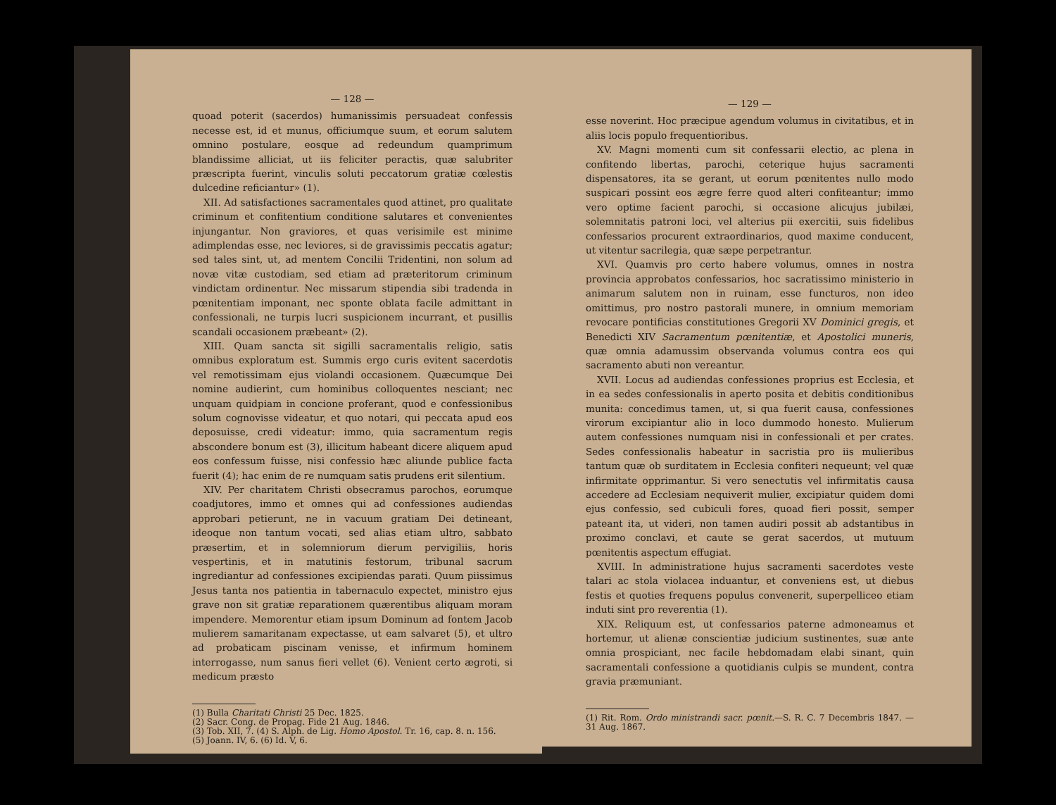— 128 —
quoad poterit (sacerdos) humanissimis persuadeat confessis necesse est, id et munus, officiumque suum, et eorum salutem omnino postulare, eosque ad redeundum quamprimum blandissime alliciat, ut iis feliciter peractis, quæ salubriter præscripta fuerint, vinculis soluti peccatorum gratiæ cœlestis dulcedine reficiantur» (1).
XII. Ad satisfactiones sacramentales quod attinet, pro qualitate criminum et confitentium conditione salutares et convenientes injungantur. Non graviores, et quas verisimile est minime adimplendas esse, nec leviores, si de gravissimis peccatis agatur; sed tales sint, ut, ad mentem Concilii Tridentini, non solum ad novæ vitæ custodiam, sed etiam ad præteritorum criminum vindictam ordinentur. Nec missarum stipendia sibi tradenda in pœnitentiam imponant, nec sponte oblata facile admittant in confessionali, ne turpis lucri suspicionem incurrant, et pusillis scandali occasionem præbeant» (2).
XIII. Quam sancta sit sigilli sacramentalis religio, satis omnibus exploratum est. Summis ergo curis evitent sacerdotis vel remotissimam ejus violandi occasionem. Quæcumque Dei nomine audierint, cum hominibus colloquentes nesciant; nec unquam quidpiam in concione proferant, quod e confessionibus solum cognovisse videatur, et quo notari, qui peccata apud eos deposuisse, credi videatur: immo, quia sacramentum regis abscondere bonum est (3), illicitum habeant dicere aliquem apud eos confessum fuisse, nisi confessio hæc aliunde publice facta fuerit (4); hac enim de re numquam satis prudens erit silentium.
XIV. Per charitatem Christi obsecramus parochos, eorumque coadjutores, immo et omnes qui ad confessiones audiendas approbari petierunt, ne in vacuum gratiam Dei detineant, ideoque non tantum vocati, sed alias etiam ultro, sabbato præsertim, et in solemniorum dierum pervigiliis, horis vespertinis, et in matutinis festorum, tribunal sacrum ingrediantur ad confessiones excipiendas parati. Quum piissimus Jesus tanta nos patientia in tabernaculo expectet, ministro ejus grave non sit gratiæ reparationem quærentibus aliquam moram impendere. Memorentur etiam ipsum Dominum ad fontem Jacob mulierem samaritanam expectasse, ut eam salvaret (5), et ultro ad probaticam piscinam venisse, et infirmum hominem interrogasse, num sanus fieri vellet (6). Venient certo ægroti, si medicum præsto
(1) Bulla Charitati Christi 25 Dec. 1825.
(2) Sacr. Cong. de Propag. Fide 21 Aug. 1846.
(3) Tob. XII, 7. (4) S. Alph. de Lig. Homo Apostol. Tr. 16, cap. 8. n. 156.
(5) Joann. IV, 6. (6) Id. V, 6.
— 129 —
esse noverint. Hoc præcipue agendum volumus in civitatibus, et in aliis locis populo frequentioribus.
XV. Magni momenti cum sit confessarii electio, ac plena in confitendo libertas, parochi, ceterique hujus sacramenti dispensatores, ita se gerant, ut eorum pœnitentes nullo modo suspicari possint eos ægre ferre quod alteri confiteantur; immo vero optime facient parochi, si occasione alicujus jubilæi, solemnitatis patroni loci, vel alterius pii exercitii, suis fidelibus confessarios procurent extraordinarios, quod maxime conducent, ut vitentur sacrilegia, quæ sæpe perpetrantur.
XVI. Quamvis pro certo habere volumus, omnes in nostra provincia approbatos confessarios, hoc sacratissimo ministerio in animarum salutem non in ruinam, esse functuros, non ideo omittimus, pro nostro pastorali munere, in omnium memoriam revocare pontificias constitutiones Gregorii XV Dominici gregis, et Benedicti XIV Sacramentum pœnitentiæ, et Apostolici muneris, quæ omnia adamussim observanda volumus contra eos qui sacramento abuti non vereantur.
XVII. Locus ad audiendas confessiones proprius est Ecclesia, et in ea sedes confessionalis in aperto posita et debitis conditionibus munita: concedimus tamen, ut, si qua fuerit causa, confessiones virorum excipiantur alio in loco dummodo honesto. Mulierum autem confessiones numquam nisi in confessionali et per crates. Sedes confessionalis habeatur in sacristia pro iis mulieribus tantum quæ ob surditatem in Ecclesia confiteri nequeunt; vel quæ infirmitate opprimantur. Si vero senectutis vel infirmitatis causa accedere ad Ecclesiam nequiverit mulier, excipiatur quidem domi ejus confessio, sed cubiculi fores, quoad fieri possit, semper pateant ita, ut videri, non tamen audiri possit ab adstantibus in proximo conclavi, et caute se gerat sacerdos, ut mutuum pœnitentis aspectum effugiat.
XVIII. In administratione hujus sacramenti sacerdotes veste talari ac stola violacea induantur, et conveniens est, ut diebus festis et quoties frequens populus convenerit, superpelliceo etiam induti sint pro reverentia (1).
XIX. Reliquum est, ut confessarios paterne admoneamus et hortemur, ut alienæ conscientiæ judicium sustinentes, suæ ante omnia prospiciant, nec facile hebdomadam elabi sinant, quin sacramentali confessione a quotidianis culpis se mundent, contra gravia præmuniant.
(1) Rit. Rom. Ordo ministrandi sacr. pœnit.—S. R. C. 7 Decembris 1847. —31 Aug. 1867.